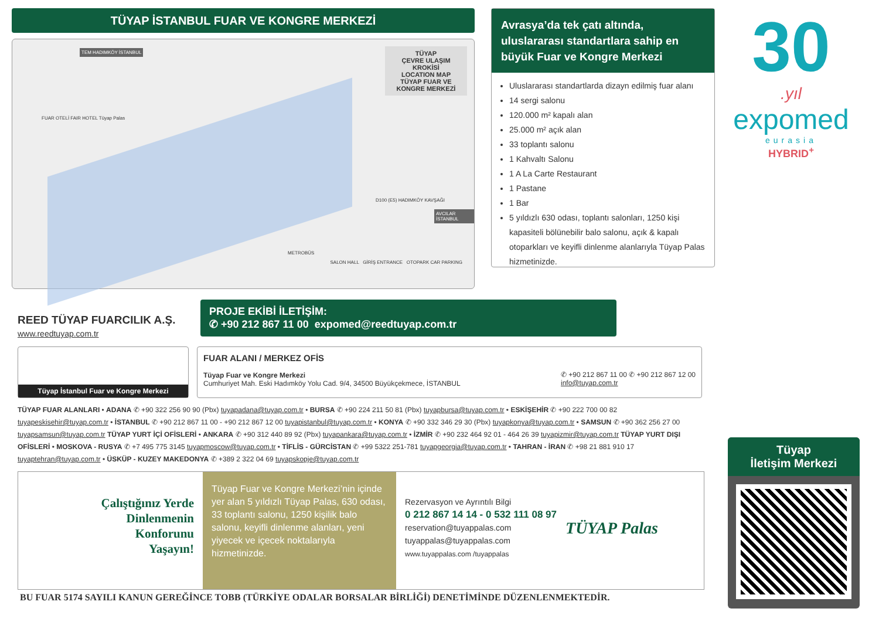TÜYAP İSTANBUL FUAR VE KONGRE MERKEZİ
TÜYAP
ÇEVRE ULAŞIM KROKİSİ
LOCATION MAP
TÜYAP FUAR VE KONGRE MERKEZİ
TEM HADIMKÖY İSTANBUL
FUAR OTELİ FAIR HOTEL Tüyap Palas
D100 (E5) HADIMKÖY KAVŞAĞI
AVCILAR İSTANBUL
METROBÜS
SALON HALL GİRİŞ ENTRANCE OTOPARK CAR PARKING
Avrasya’da tek çatı altında, uluslararası standartlara sahip en büyük Fuar ve Kongre Merkezi
Uluslararası standartlarda dizayn edilmiş fuar alanı
14 sergi salonu
120.000 m² kapalı alan
25.000 m² açık alan
33 toplantı salonu
1 Kahvaltı Salonu
1 A La Carte Restaurant
1 Pastane
1 Bar
5 yıldızlı 630 odası, toplantı salonları, 1250 kişi kapasiteli bölünebilir balo salonu, açık & kapalı otoparkları ve keyifli dinlenme alanlarıyla Tüyap Palas hizmetinizde.
30
.yıl
expomed
eurasia
HYBRID<sup>+</sup>
REED TÜYAP FUARCILIK A.Ş.
www.reedtuyap.com.tr
PROJE EKİBİ İLETİŞİM:
✆ +90 212 867 11 00 expomed@reedtuyap.com.tr
Tüyap İstanbul Fuar ve Kongre Merkezi
FUAR ALANI / MERKEZ OFİS
Tüyap Fuar ve Kongre Merkezi
Cumhuriyet Mah. Eski Hadımköy Yolu Cad. 9/4, 34500 Büyükçekmece, İSTANBUL
✆ +90 212 867 11 00 ✆ +90 212 867 12 00
info@tuyap.com.tr
TÜYAP FUAR ALANLARI • ADANA ✆ +90 322 256 90 90 (Pbx) tuyapadana@tuyap.com.tr • BURSA ✆ +90 224 211 50 81 (Pbx) tuyapbursa@tuyap.com.tr • ESKİŞEHİR ✆ +90 222 700 00 82 tuyapeskisehir@tuyap.com.tr • İSTANBUL ✆ +90 212 867 11 00 - +90 212 867 12 00 tuyapistanbul@tuyap.com.tr • KONYA ✆ +90 332 346 29 30 (Pbx) tuyapkonya@tuyap.com.tr • SAMSUN ✆ +90 362 256 27 00 tuyapsamsun@tuyap.com.tr TÜYAP YURT İÇİ OFİSLERİ • ANKARA ✆ +90 312 440 89 92 (Pbx) tuyapankara@tuyap.com.tr • İZMİR ✆ +90 232 464 92 01 - 464 26 39 tuyapizmir@tuyap.com.tr TÜYAP YURT DIŞI OFİSLERİ • MOSKOVA - RUSYA ✆ +7 495 775 3145 tuyapmoscow@tuyap.com.tr • TİFLİS - GÜRCİSTAN ✆ +99 5322 251-781 tuyapgeorgia@tuyap.com.tr • TAHRAN - İRAN ✆ +98 21 881 910 17 tuyaptehran@tuyap.com.tr • ÜSKÜP - KUZEY MAKEDONYA ✆ +389 2 322 04 69 tuyapskopje@tuyap.com.tr
Çalıştığınız Yerde
Dinlenmenin
Konforunu
Yaşayın!
Tüyap Fuar ve Kongre Merkezi’nin içinde yer alan 5 yıldızlı Tüyap Palas, 630 odası, 33 toplantı salonu, 1250 kişilik balo salonu, keyifli dinlenme alanları, yeni yiyecek ve içecek noktalarıyla hizmetinizde.
Rezervasyon ve Ayrıntılı Bilgi
0 212 867 14 14 - 0 532 111 08 97
reservation@tuyappalas.com
tuyappalas@tuyappalas.com
www.tuyappalas.com /tuyappalas
TÜYAP Palas
BU FUAR 5174 SAYILI KANUN GEREĞİNCE TOBB (TÜRKİYE ODALAR BORSALAR BİRLİĞİ) DENETİMİNDE DÜZENLENMEKTEDİR.
Tüyap
İletişim Merkezi